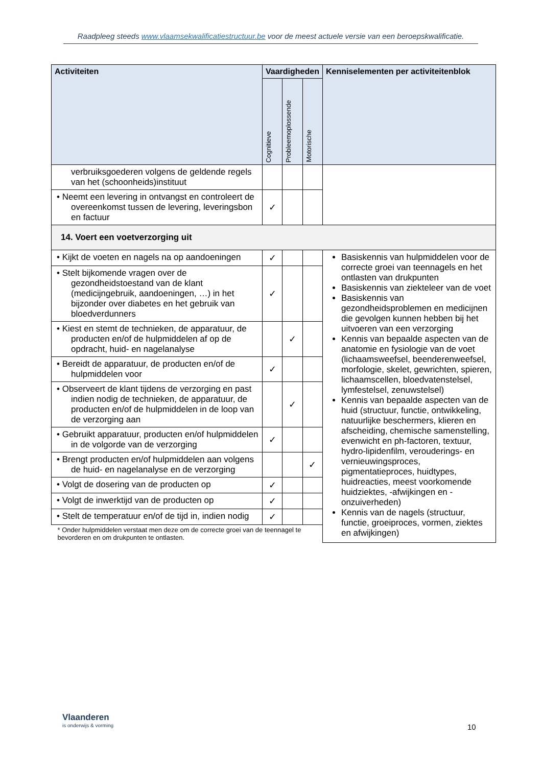Raadpleeg steeds www.vlaamsekwalificatiestructuur.be voor de meest actuele versie van een beroepskwalificatie.
| Activiteiten | Vaardigheden | | | Kenniselementen per activiteitenblok |
| --- | --- | --- | --- | --- |
| | Cognitieve | Probleemoplossende | Motorische | |
| verbruiksgoederen volgens de geldende regels van het (schoonheids)instituut | | | | |
| • Neemt een levering in ontvangst en controleert de overeenkomst tussen de levering, leveringsbon en factuur | ✓ | | | |
| 14. Voert een voetverzorging uit | | | | |
| • Kijkt de voeten en nagels na op aandoeningen | ✓ | | | Basiskennis van hulpmiddelen voor de correcte groei van teennagels en het ontlasten van drukpunten Basiskennis van ziekteleer van de voet Basiskennis van gezondheidsproblemen en medicijnen die gevolgen kunnen hebben bij het uitvoeren van een verzorging Kennis van bepaalde aspecten van de anatomie en fysiologie van de voet (lichaamsweefsel, beenderenweefsel, morfologie, skelet, gewrichten, spieren, lichaamscellen, bloedvatenstelsel, lymfestelsel, zenuwstelsel) Kennis van bepaalde aspecten van de huid (structuur, functie, ontwikkeling, natuurlijke beschermers, klieren en afscheiding, chemische samenstelling, evenwicht en ph-factoren, textuur, hydro-lipidenfilm, verouderings- en vernieuwingsproces, pigmentatieproces, huidtypes, huidreacties, meest voorkomende huidziektes, -afwijkingen en -onzuiverheden) Kennis van de nagels (structuur, functie, groeiproces, vormen, ziektes en afwijkingen) |
| • Stelt bijkomende vragen over de gezondheidstoestand van de klant (medicijngebruik, aandoeningen, …) in het bijzonder over diabetes en het gebruik van bloedverdunners | ✓ | | | |
| • Kiest en stemt de technieken, de apparatuur, de producten en/of de hulpmiddelen af op de opdracht, huid- en nagelanalyse | | ✓ | | |
| • Bereidt de apparatuur, de producten en/of de hulpmiddelen voor | ✓ | | | |
| • Observeert de klant tijdens de verzorging en past indien nodig de technieken, de apparatuur, de producten en/of de hulpmiddelen in de loop van de verzorging aan | | ✓ | | |
| • Gebruikt apparatuur, producten en/of hulpmiddelen in de volgorde van de verzorging | ✓ | | | |
| • Brengt producten en/of hulpmiddelen aan volgens de huid- en nagelanalyse en de verzorging | | | ✓ | |
| • Volgt de dosering van de producten op | ✓ | | | |
| • Volgt de inwerktijd van de producten op | ✓ | | | |
| • Stelt de temperatuur en/of de tijd in, indien nodig | ✓ | | | |
| * Onder hulpmiddelen verstaat men deze om de correcte groei van de teennagel te bevorderen en om drukpunten te ontlasten. | | | | |
Vlaanderen
is onderwijs & vorming
10